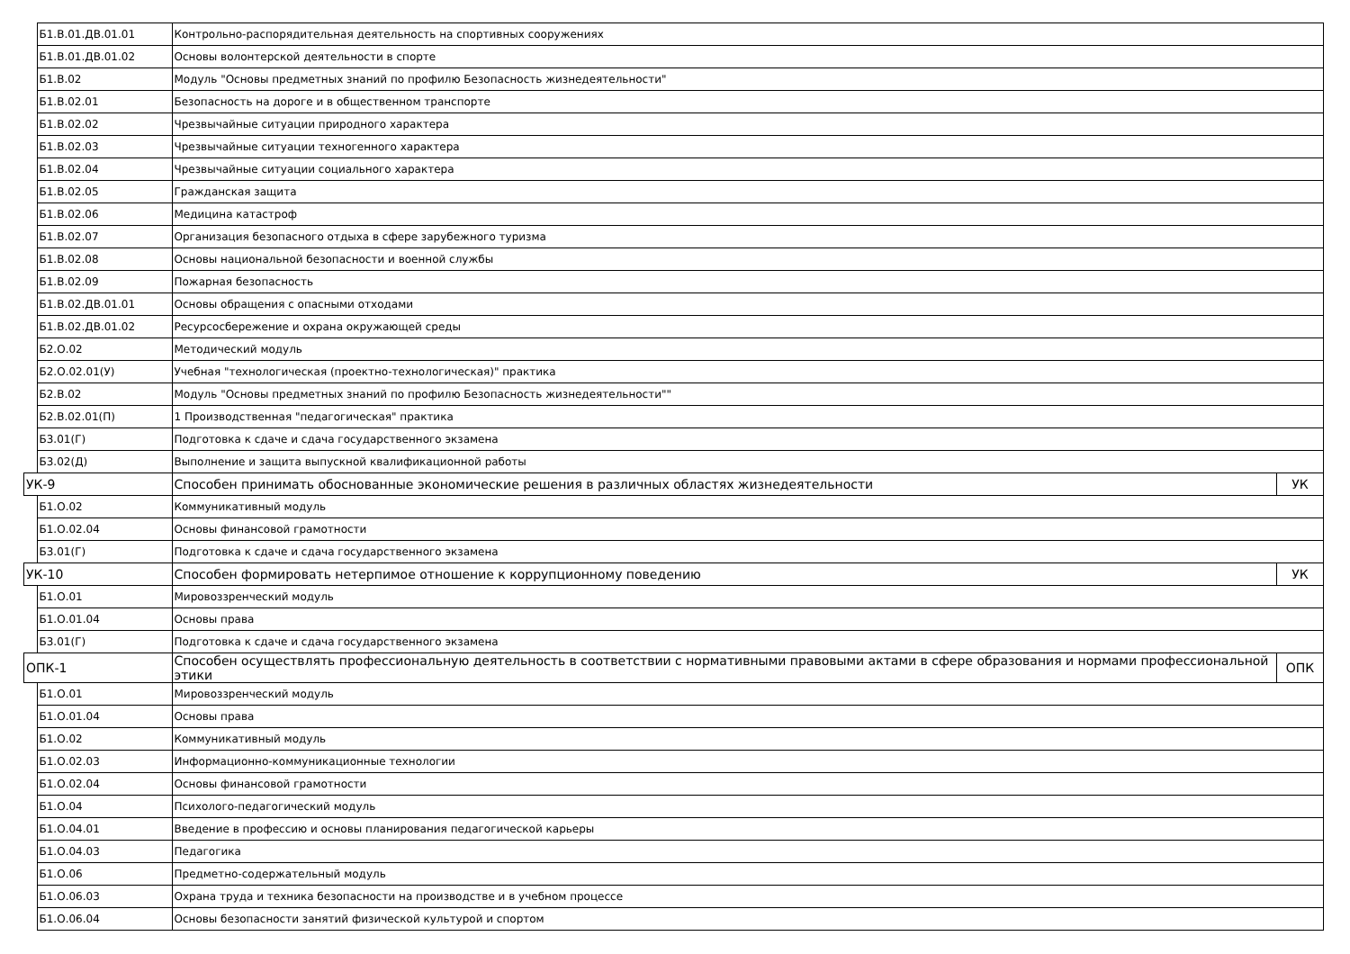| | Б1.В.01.ДВ.01.01 | Контрольно-распорядительная деятельность на спортивных сооружениях | |
| | Б1.В.01.ДВ.01.02 | Основы волонтерской деятельности в спорте | |
| | Б1.В.02 | Модуль "Основы предметных знаний по профилю Безопасность жизнедеятельности" | |
| | Б1.В.02.01 | Безопасность на дороге и в общественном транспорте | |
| | Б1.В.02.02 | Чрезвычайные ситуации природного характера | |
| | Б1.В.02.03 | Чрезвычайные ситуации техногенного характера | |
| | Б1.В.02.04 | Чрезвычайные ситуации социального характера | |
| | Б1.В.02.05 | Гражданская защита | |
| | Б1.В.02.06 | Медицина катастроф | |
| | Б1.В.02.07 | Организация безопасного отдыха в сфере зарубежного туризма | |
| | Б1.В.02.08 | Основы национальной безопасности и военной службы | |
| | Б1.В.02.09 | Пожарная безопасность | |
| | Б1.В.02.ДВ.01.01 | Основы обращения с опасными отходами | |
| | Б1.В.02.ДВ.01.02 | Ресурсосбережение и охрана окружающей среды | |
| | Б2.О.02 | Методический модуль | |
| | Б2.О.02.01(У) | Учебная "технологическая (проектно-технологическая)" практика | |
| | Б2.В.02 | Модуль "Основы предметных знаний по профилю Безопасность жизнедеятельности"" | |
| | Б2.В.02.01(П) | 1 Производственная "педагогическая" практика | |
| | Б3.01(Г) | Подготовка к сдаче и сдача государственного экзамена | |
| | Б3.02(Д) | Выполнение и защита выпускной квалификационной работы | |
| УК-9 | | Способен принимать обоснованные экономические решения в различных областях жизнедеятельности | УК |
| | Б1.О.02 | Коммуникативный модуль | |
| | Б1.О.02.04 | Основы финансовой грамотности | |
| | Б3.01(Г) | Подготовка к сдаче и сдача государственного экзамена | |
| УК-10 | | Способен формировать нетерпимое отношение к коррупционному поведению | УК |
| | Б1.О.01 | Мировоззренческий модуль | |
| | Б1.О.01.04 | Основы права | |
| | Б3.01(Г) | Подготовка к сдаче и сдача государственного экзамена | |
| ОПК-1 | | Способен осуществлять профессиональную деятельность в соответствии с нормативными правовыми актами в сфере образования и нормами профессиональной этики | ОПК |
| | Б1.О.01 | Мировоззренческий модуль | |
| | Б1.О.01.04 | Основы права | |
| | Б1.О.02 | Коммуникативный модуль | |
| | Б1.О.02.03 | Информационно-коммуникационные технологии | |
| | Б1.О.02.04 | Основы финансовой грамотности | |
| | Б1.О.04 | Психолого-педагогический модуль | |
| | Б1.О.04.01 | Введение в профессию и основы планирования педагогической карьеры | |
| | Б1.О.04.03 | Педагогика | |
| | Б1.О.06 | Предметно-содержательный модуль | |
| | Б1.О.06.03 | Охрана труда и техника безопасности на производстве и в учебном процессе | |
| | Б1.О.06.04 | Основы безопасности занятий физической культурой и спортом | |